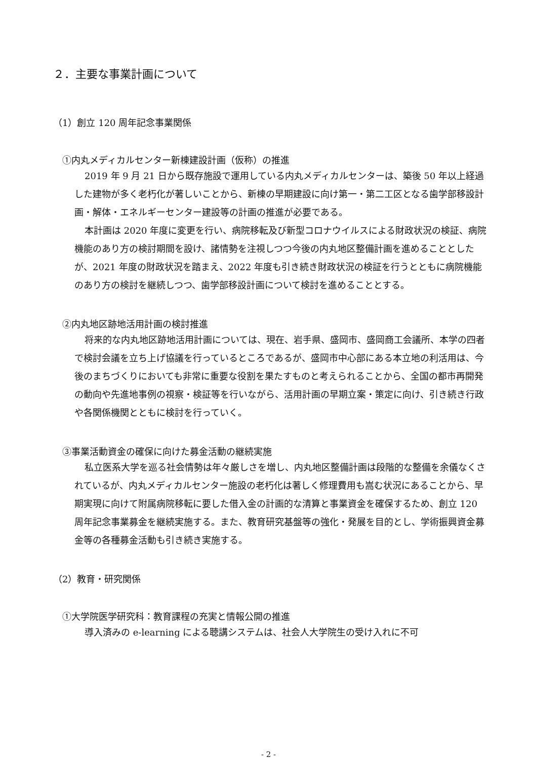２．主要な事業計画について
（1）創立 120 周年記念事業関係
①内丸メディカルセンター新棟建設計画（仮称）の推進
2019 年 9 月 21 日から既存施設で運用している内丸メディカルセンターは、築後 50 年以上経過した建物が多く老朽化が著しいことから、新棟の早期建設に向け第一・第二工区となる歯学部移設計画・解体・エネルギーセンター建設等の計画の推進が必要である。
本計画は 2020 年度に変更を行い、病院移転及び新型コロナウイルスによる財政状況の検証、病院機能のあり方の検討期間を設け、諸情勢を注視しつつ今後の内丸地区整備計画を進めることとしたが、2021 年度の財政状況を踏まえ、2022 年度も引き続き財政状況の検証を行うとともに病院機能のあり方の検討を継続しつつ、歯学部移設計画について検討を進めることとする。
②内丸地区跡地活用計画の検討推進
将来的な内丸地区跡地活用計画については、現在、岩手県、盛岡市、盛岡商工会議所、本学の四者で検討会議を立ち上げ協議を行っているところであるが、盛岡市中心部にある本立地の利活用は、今後のまちづくりにおいても非常に重要な役割を果たすものと考えられることから、全国の都市再開発の動向や先進地事例の視察・検証等を行いながら、活用計画の早期立案・策定に向け、引き続き行政や各関係機関とともに検討を行っていく。
③事業活動資金の確保に向けた募金活動の継続実施
私立医系大学を巡る社会情勢は年々厳しさを増し、内丸地区整備計画は段階的な整備を余儀なくされているが、内丸メディカルセンター施設の老朽化は著しく修理費用も嵩む状況にあることから、早期実現に向けて附属病院移転に要した借入金の計画的な清算と事業資金を確保するため、創立 120 周年記念事業募金を継続実施する。また、教育研究基盤等の強化・発展を目的とし、学術振興資金募金等の各種募金活動も引き続き実施する。
（2）教育・研究関係
①大学院医学研究科：教育課程の充実と情報公開の推進
導入済みの e-learning による聴講システムは、社会人大学院生の受け入れに不可
- 2 -